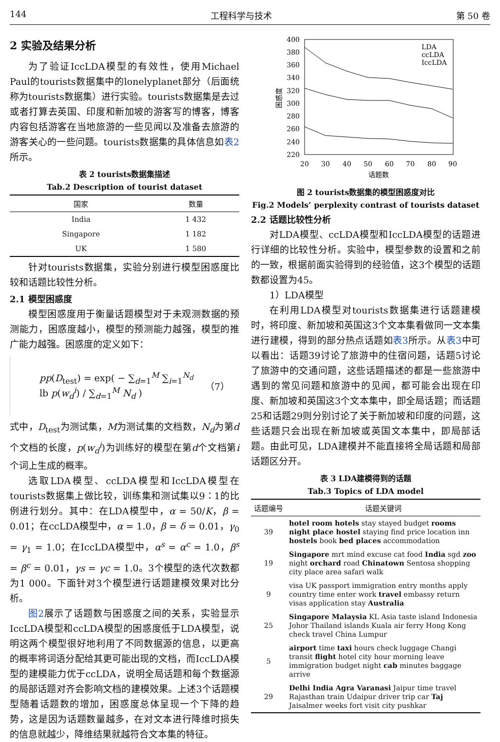144 工程科学与技术 第 50 卷
2 实验及结果分析
为了验证IccLDA模型的有效性，使用Michael Paul的tourists数据集中的lonelyplanet部分（后面统称为tourists数据集）进行实验。tourists数据集是去过或者打算去英国、印度和新加坡的游客写的博客，博客内容包括游客在当地旅游的一些见闻以及准备去旅游的游客关心的一些问题。tourists数据集的具体信息如表2所示。
表 2 tourists数据集描述
Tab.2 Description of tourist dataset
| 国家 | 数量 |
| --- | --- |
| India | 1 432 |
| Singapore | 1 182 |
| UK | 1 580 |
针对tourists数据集，实验分别进行模型困惑度比较和话题比较性分析。
2.1 模型困惑度
模型困惑度用于衡量话题模型对于未观测数据的预测能力，困惑度越小，模型的预测能力越强，模型的推广能力越强。困惑度的定义如下：
pp(D<sub>test</sub>) = exp( − ∑<sub>d=1</sub><sup>M</sup> ∑<sub>i=1</sub><sup>N<sub>d</sub></sup> lb p(w<sub>d</sub><sup>i</sup>) / ∑<sub>d=1</sub><sup>M</sup> N<sub>d</sub> ) （7）
式中，D<sub>test</sub>为测试集，M为测试集的文档数，N<sub>d</sub>为第d个文档的长度，p(w<sub>d</sub><sup>i</sup>)为训练好的模型在第d个文档第i个词上生成的概率。
选取LDA模型、ccLDA模型和IccLDA模型在tourists数据集上做比较，训练集和测试集以9∶1的比例进行划分。其中：在LDA模型中，α = 50/K，β = 0.01；在ccLDA模型中，α = 1.0，β = δ = 0.01，γ<sub>0</sub> = γ<sub>1</sub> = 1.0；在IccLDA模型中，α<sup>s</sup> = α<sup>c</sup> = 1.0，β<sup>s</sup> = β<sup>c</sup> = 0.01，γs = γc = 1.0。3个模型的迭代次数都为1 000。下面针对3个模型进行话题建模效果对比分析。
图2展示了话题数与困惑度之间的关系，实验显示IccLDA模型和ccLDA模型的困惑度低于LDA模型，说明这两个模型很好地利用了不同数据源的信息，以更高的概率将词语分配给其更可能出现的文档，而IccLDA模型的建模能力优于ccLDA，说明全局话题和每个数据源的局部话题对齐会影响文档的建模效果。上述3个话题模型随着话题数的增加，困惑度总体呈现一个下降的趋势，这是因为话题数量越多，在对文本进行降维时损失的信息就越少，降维结果就越符合文本集的特征。
400
380
360
340
320
300
280
260
240
220
20
30
40
50
60
70
80
90
话题数
困惑度
LDA
ccLDA
IccLDA
图 2 tourists数据集的模型困惑度对比
Fig.2 Models’ perplexity contrast of tourists dataset
2.2 话题比较性分析
对LDA模型、ccLDA模型和IccLDA模型的话题进行详细的比较性分析。实验中，模型参数的设置和之前的一致，根据前面实验得到的经验值，这3个模型的话题数都设置为45。
1）LDA模型
在利用LDA模型对tourists数据集进行话题建模时，将印度、新加坡和英国这3个文本集看做同一文本集进行建模，得到的部分热点话题如表3所示。从表3中可以看出：话题39讨论了旅游中的住宿问题，话题5讨论了旅游中的交通问题，这些话题描述的都是一些旅游中遇到的常见问题和旅游中的见闻，都可能会出现在印度、新加坡和英国这3个文本集中，即全局话题；而话题25和话题29则分别讨论了关于新加坡和印度的问题，这些话题只会出现在新加坡或英国文本集中，即局部话题。由此可见，LDA建模并不能直接将全局话题和局部话题区分开。
表 3 LDA建模得到的话题
Tab.3 Topics of LDA model
| 话题编号 | 话题关键词 |
| --- | --- |
| 39 | hotel room hotels stay stayed budget rooms night place hostel staying find price location inn hostels book bed places accommodation |
| 19 | Singapore mrt mind excuse cat food India sgd zoo night orchard road Chinatown Sentosa shopping city place area safari walk |
| 9 | visa UK passport immigration entry months apply country time enter work travel embassy return visas application stay Australia |
| 25 | Singapore Malaysia KL Asia taste island Indonesia Johor Thailand islands Kuala air ferry Hong Kong check travel China Lumpur |
| 5 | airport time taxi hours check luggage Changi transit flight hotel city hour morning leave immigration budget night cab minutes baggage arrive |
| 29 | Delhi India Agra Varanasi Jaipur time travel Rajasthan train Udaipur driver trip car Taj Jaisalmer weeks fort visit city pushkar |